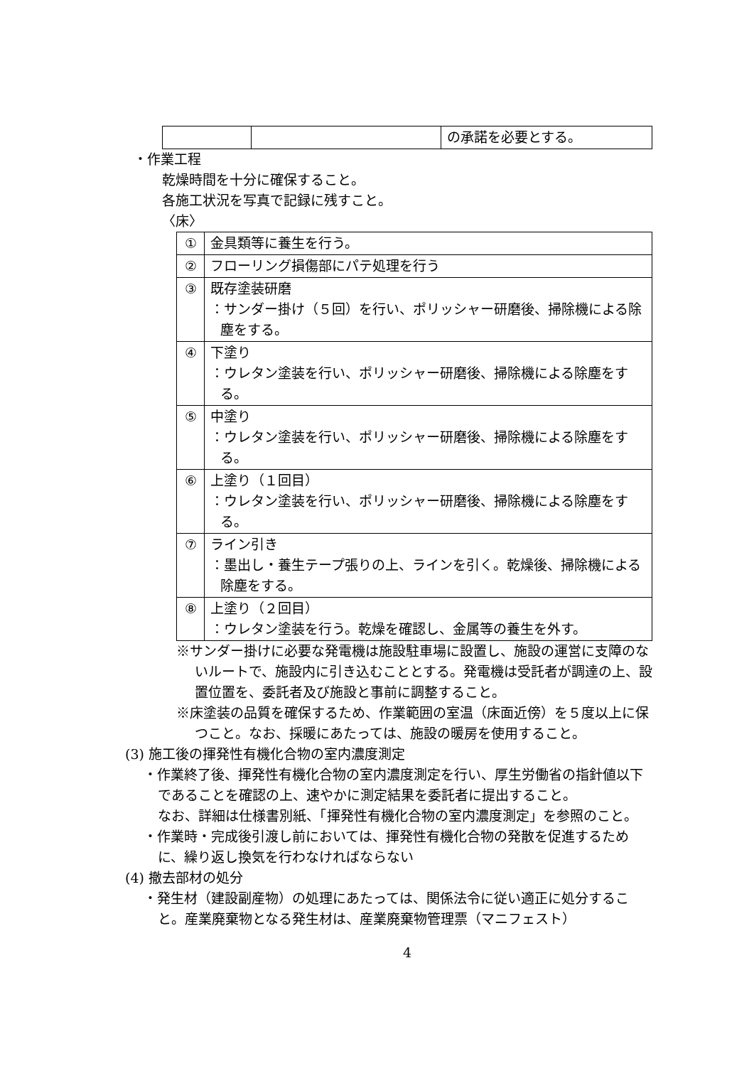| | | の承諾を必要とする。 |
・作業工程
乾燥時間を十分に確保すること。
各施工状況を写真で記録に残すこと。
〈床〉
| ① | 金具類等に養生を行う。 |
| ② | フローリング損傷部にパテ処理を行う |
| ③ | 既存塗装研磨 ：サンダー掛け（５回）を行い、ポリッシャー研磨後、掃除機による除塵をする。 |
| ④ | 下塗り ：ウレタン塗装を行い、ポリッシャー研磨後、掃除機による除塵をする。 |
| ⑤ | 中塗り ：ウレタン塗装を行い、ポリッシャー研磨後、掃除機による除塵をする。 |
| ⑥ | 上塗り（１回目） ：ウレタン塗装を行い、ポリッシャー研磨後、掃除機による除塵をする。 |
| ⑦ | ライン引き ：墨出し・養生テープ張りの上、ラインを引く。乾燥後、掃除機による除塵をする。 |
| ⑧ | 上塗り（２回目） ：ウレタン塗装を行う。乾燥を確認し、金属等の養生を外す。 |
※サンダー掛けに必要な発電機は施設駐車場に設置し、施設の運営に支障のないルートで、施設内に引き込むこととする。発電機は受託者が調達の上、設置位置を、委託者及び施設と事前に調整すること。
※床塗装の品質を確保するため、作業範囲の室温（床面近傍）を５度以上に保つこと。なお、採暖にあたっては、施設の暖房を使用すること。
(3) 施工後の揮発性有機化合物の室内濃度測定
・作業終了後、揮発性有機化合物の室内濃度測定を行い、厚生労働省の指針値以下であることを確認の上、速やかに測定結果を委託者に提出すること。
なお、詳細は仕様書別紙、「揮発性有機化合物の室内濃度測定」を参照のこと。
・作業時・完成後引渡し前においては、揮発性有機化合物の発散を促進するために、繰り返し換気を行わなければならない
(4) 撤去部材の処分
・発生材（建設副産物）の処理にあたっては、関係法令に従い適正に処分すること。産業廃棄物となる発生材は、産業廃棄物管理票（マニフェスト）
4